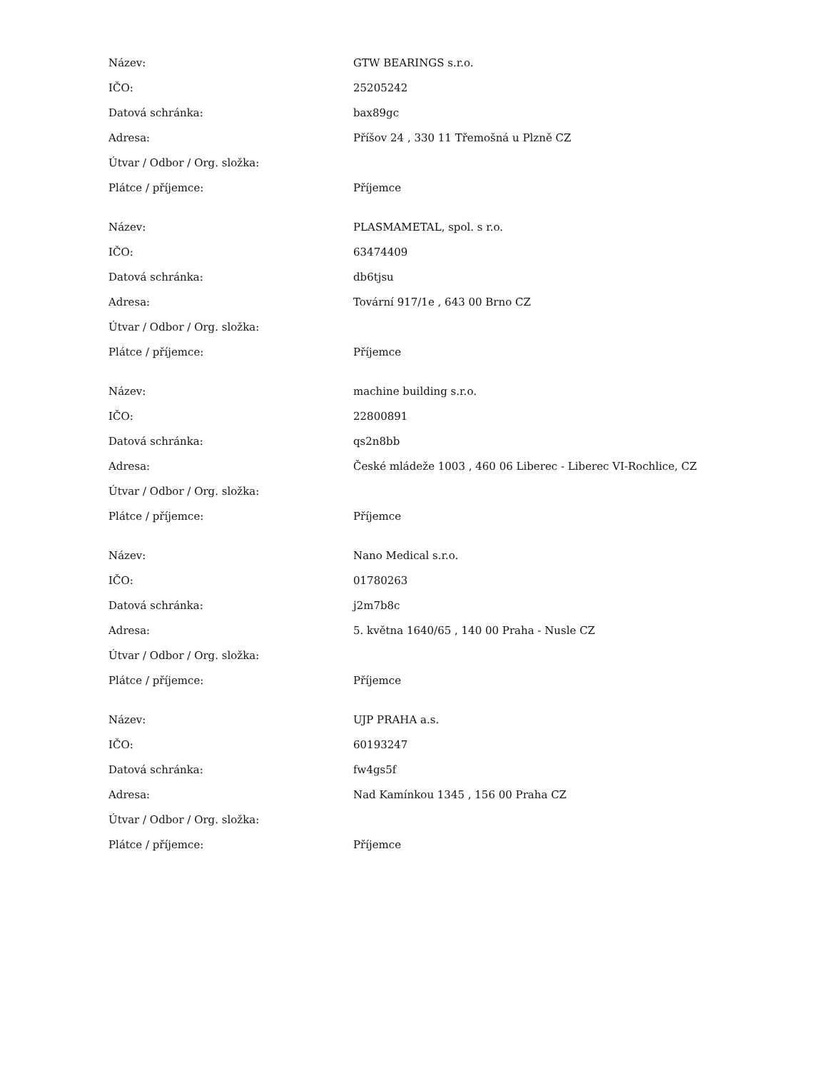| Název: | GTW BEARINGS s.r.o. |
| IČO: | 25205242 |
| Datová schránka: | bax89gc |
| Adresa: | Příšov 24 , 330 11 Třemošná u Plzně CZ |
| Útvar / Odbor / Org. složka: | |
| Plátce / příjemce: | Příjemce |
| Název: | PLASMAMETAL, spol. s r.o. |
| IČO: | 63474409 |
| Datová schránka: | db6tjsu |
| Adresa: | Tovární 917/1e , 643 00 Brno CZ |
| Útvar / Odbor / Org. složka: | |
| Plátce / příjemce: | Příjemce |
| Název: | machine building s.r.o. |
| IČO: | 22800891 |
| Datová schránka: | qs2n8bb |
| Adresa: | České mládeže 1003 , 460 06 Liberec - Liberec VI-Rochlice, CZ |
| Útvar / Odbor / Org. složka: | |
| Plátce / příjemce: | Příjemce |
| Název: | Nano Medical s.r.o. |
| IČO: | 01780263 |
| Datová schránka: | j2m7b8c |
| Adresa: | 5. května 1640/65 , 140 00 Praha - Nusle CZ |
| Útvar / Odbor / Org. složka: | |
| Plátce / příjemce: | Příjemce |
| Název: | UJP PRAHA a.s. |
| IČO: | 60193247 |
| Datová schránka: | fw4gs5f |
| Adresa: | Nad Kamínkou 1345 , 156 00 Praha CZ |
| Útvar / Odbor / Org. složka: | |
| Plátce / příjemce: | Příjemce |